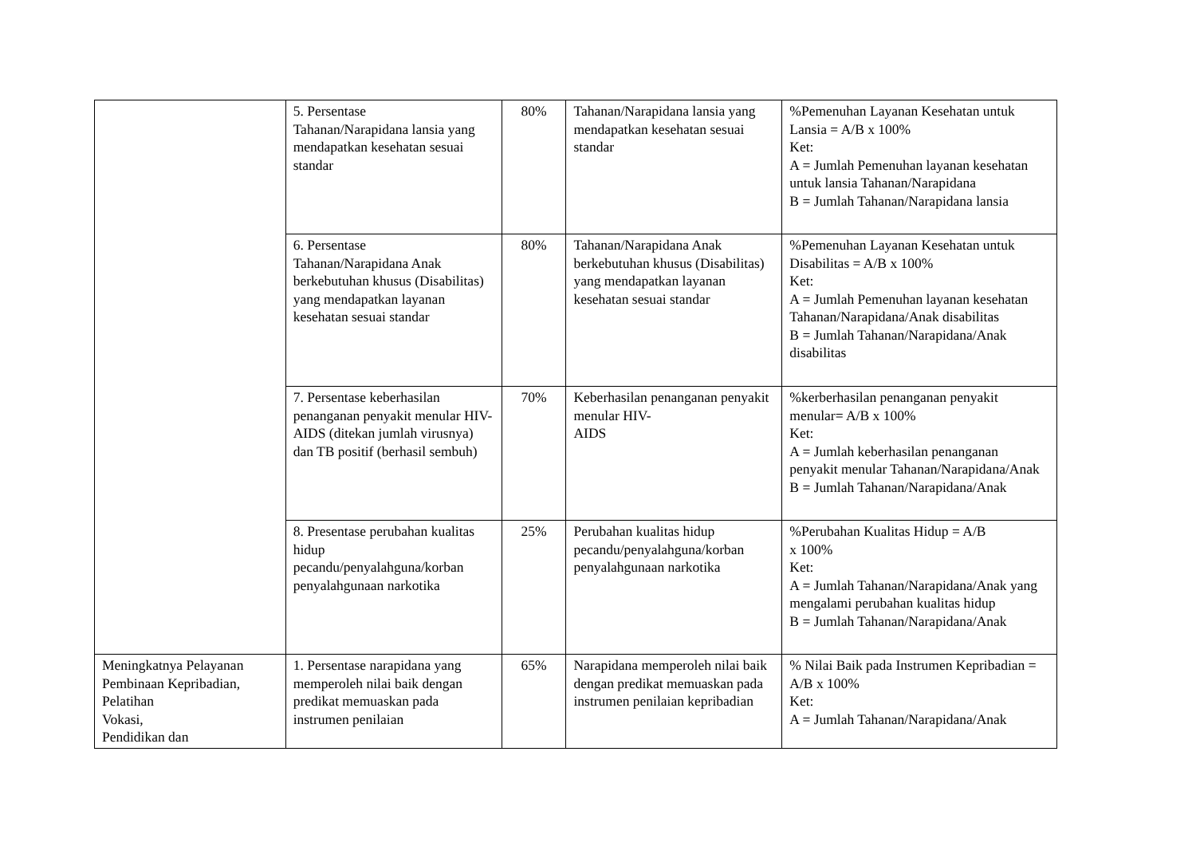| | 5. Persentase Tahanan/Narapidana lansia yang mendapatkan kesehatan sesuai standar | 80% | Tahanan/Narapidana lansia yang mendapatkan kesehatan sesuai standar | %Pemenuhan Layanan Kesehatan untuk Lansia = A/B x 100% Ket: A = Jumlah Pemenuhan layanan kesehatan untuk lansia Tahanan/Narapidana B = Jumlah Tahanan/Narapidana lansia |
| | 6. Persentase Tahanan/Narapidana Anak berkebutuhan khusus (Disabilitas) yang mendapatkan layanan kesehatan sesuai standar | 80% | Tahanan/Narapidana Anak berkebutuhan khusus (Disabilitas) yang mendapatkan layanan kesehatan sesuai standar | %Pemenuhan Layanan Kesehatan untuk Disabilitas = A/B x 100% Ket: A = Jumlah Pemenuhan layanan kesehatan Tahanan/Narapidana/Anak disabilitas B = Jumlah Tahanan/Narapidana/Anak disabilitas |
| | 7. Persentase keberhasilan penanganan penyakit menular HIV-AIDS (ditekan jumlah virusnya) dan TB positif (berhasil sembuh) | 70% | Keberhasilan penanganan penyakit menular HIV- AIDS | %kerberhasilan penanganan penyakit menular= A/B x 100% Ket: A = Jumlah keberhasilan penanganan penyakit menular Tahanan/Narapidana/Anak B = Jumlah Tahanan/Narapidana/Anak |
| | 8. Presentase perubahan kualitas hidup pecandu/penyalahguna/korban penyalahgunaan narkotika | 25% | Perubahan kualitas hidup pecandu/penyalahguna/korban penyalahgunaan narkotika | %Perubahan Kualitas Hidup = A/B x 100% Ket: A = Jumlah Tahanan/Narapidana/Anak yang mengalami perubahan kualitas hidup B = Jumlah Tahanan/Narapidana/Anak |
| Meningkatnya Pelayanan Pembinaan Kepribadian, Pelatihan Vokasi, Pendidikan dan | 1. Persentase narapidana yang memperoleh nilai baik dengan predikat memuaskan pada instrumen penilaian | 65% | Narapidana memperoleh nilai baik dengan predikat memuaskan pada instrumen penilaian kepribadian | % Nilai Baik pada Instrumen Kepribadian = A/B x 100% Ket: A = Jumlah Tahanan/Narapidana/Anak |